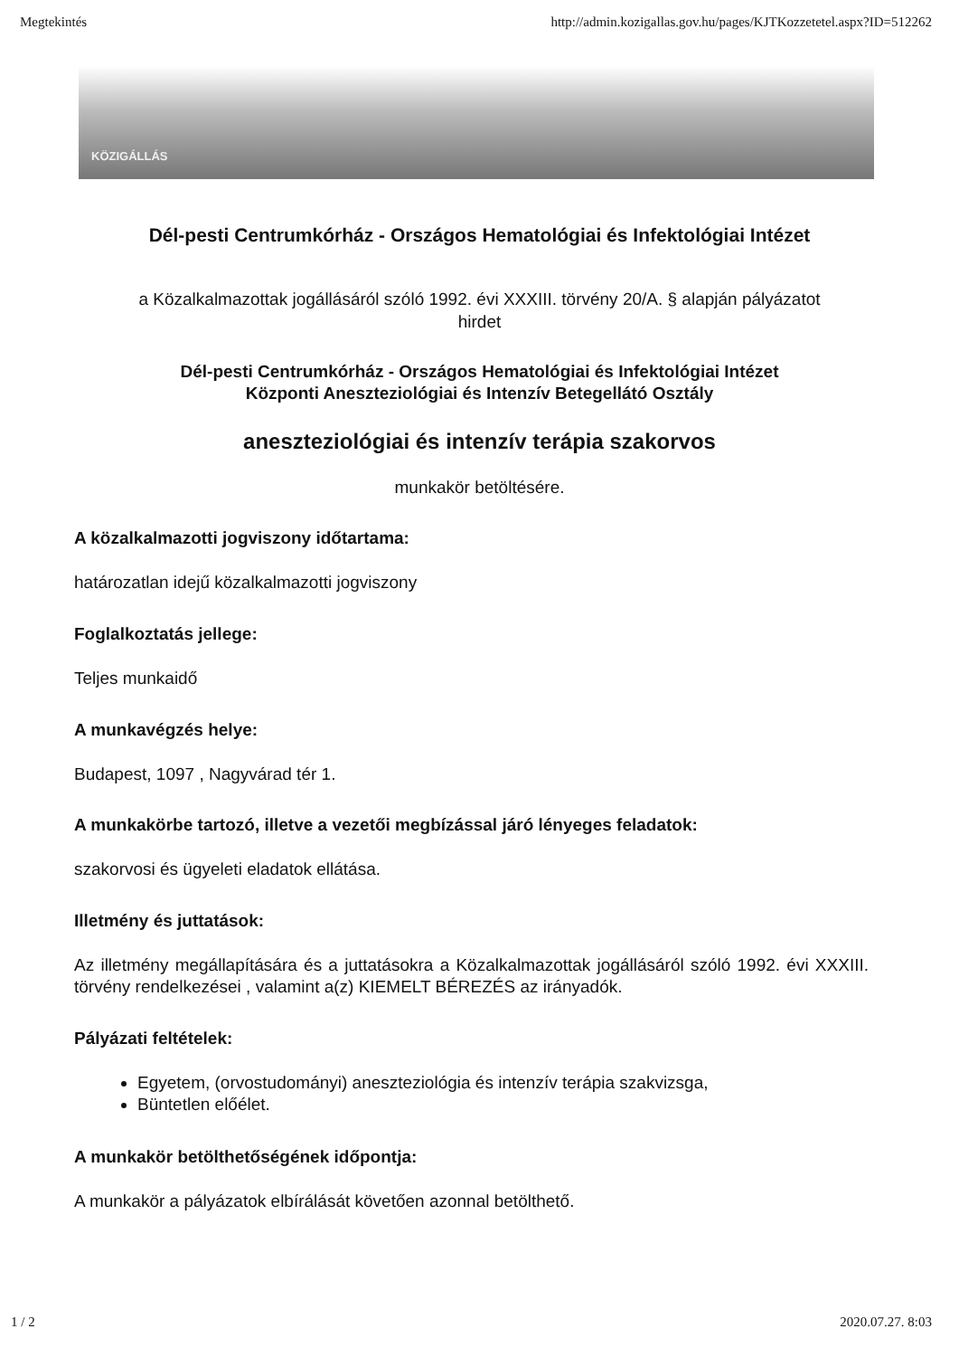Megtekintés http://admin.kozigallas.gov.hu/pages/KJTKozzetetel.aspx?ID=512262
KÖZIGÁLLÁS
Dél-pesti Centrumkórház - Országos Hematológiai és Infektológiai Intézet
a Közalkalmazottak jogállásáról szóló 1992. évi XXXIII. törvény 20/A. § alapján pályázatot hirdet
Dél-pesti Centrumkórház - Országos Hematológiai és Infektológiai Intézet
Központi Aneszteziológiai és Intenzív Betegellátó Osztály
aneszteziológiai és intenzív terápia szakorvos
munkakör betöltésére.
A közalkalmazotti jogviszony időtartama:
határozatlan idejű közalkalmazotti jogviszony
Foglalkoztatás jellege:
Teljes munkaidő
A munkavégzés helye:
Budapest, 1097 , Nagyvárad tér 1.
A munkakörbe tartozó, illetve a vezetői megbízással járó lényeges feladatok:
szakorvosi és ügyeleti eladatok ellátása.
Illetmény és juttatások:
Az illetmény megállapítására és a juttatásokra a Közalkalmazottak jogállásáról szóló 1992. évi XXXIII. törvény rendelkezései , valamint a(z) KIEMELT BÉREZÉS az irányadók.
Pályázati feltételek:
Egyetem, (orvostudományi) aneszteziológia és intenzív terápia szakvizsga,
Büntetlen előélet.
A munkakör betölthetőségének időpontja:
A munkakör a pályázatok elbírálását követően azonnal betölthető.
1 / 2 2020.07.27. 8:03